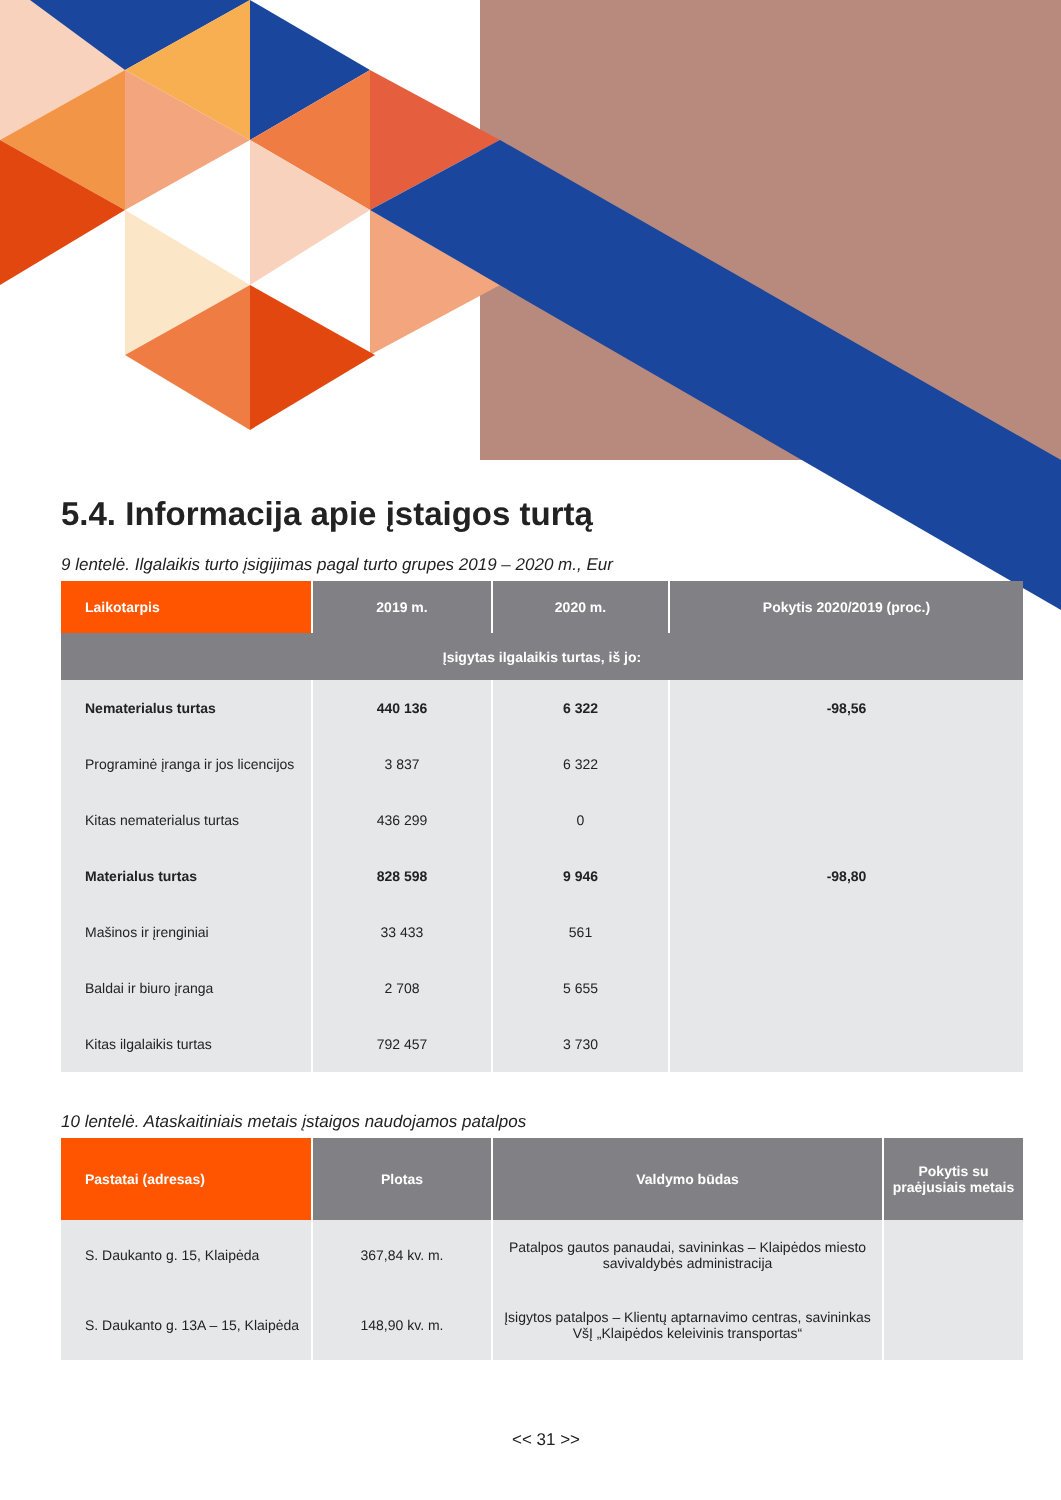5.4. Informacija apie įstaigos turtą
9 lentelė. Ilgalaikis turto įsigijimas pagal turto grupes 2019 – 2020 m., Eur
| Laikotarpis | 2019 m. | 2020 m. | Pokytis 2020/2019 (proc.) |
| --- | --- | --- | --- |
| Įsigytas ilgalaikis turtas, iš jo: | | | |
| Nematerialus turtas | 440 136 | 6 322 | -98,56 |
| Programinė įranga ir jos licencijos | 3 837 | 6 322 | |
| Kitas nematerialus turtas | 436 299 | 0 | |
| Materialus turtas | 828 598 | 9 946 | -98,80 |
| Mašinos ir įrenginiai | 33 433 | 561 | |
| Baldai ir biuro įranga | 2 708 | 5 655 | |
| Kitas ilgalaikis turtas | 792 457 | 3 730 | |
10 lentelė. Ataskaitiniais metais įstaigos naudojamos patalpos
| Pastatai (adresas) | Plotas | Valdymo būdas | Pokytis su praėjusiais metais |
| --- | --- | --- | --- |
| S. Daukanto g. 15, Klaipėda | 367,84 kv. m. | Patalpos gautos panaudai, savininkas – Klaipėdos miesto savivaldybės administracija | |
| S. Daukanto g. 13A – 15, Klaipėda | 148,90 kv. m. | Įsigytos patalpos – Klientų aptarnavimo centras, savininkas VšĮ „Klaipėdos keleivinis transportas“ | |
<< 31 >>